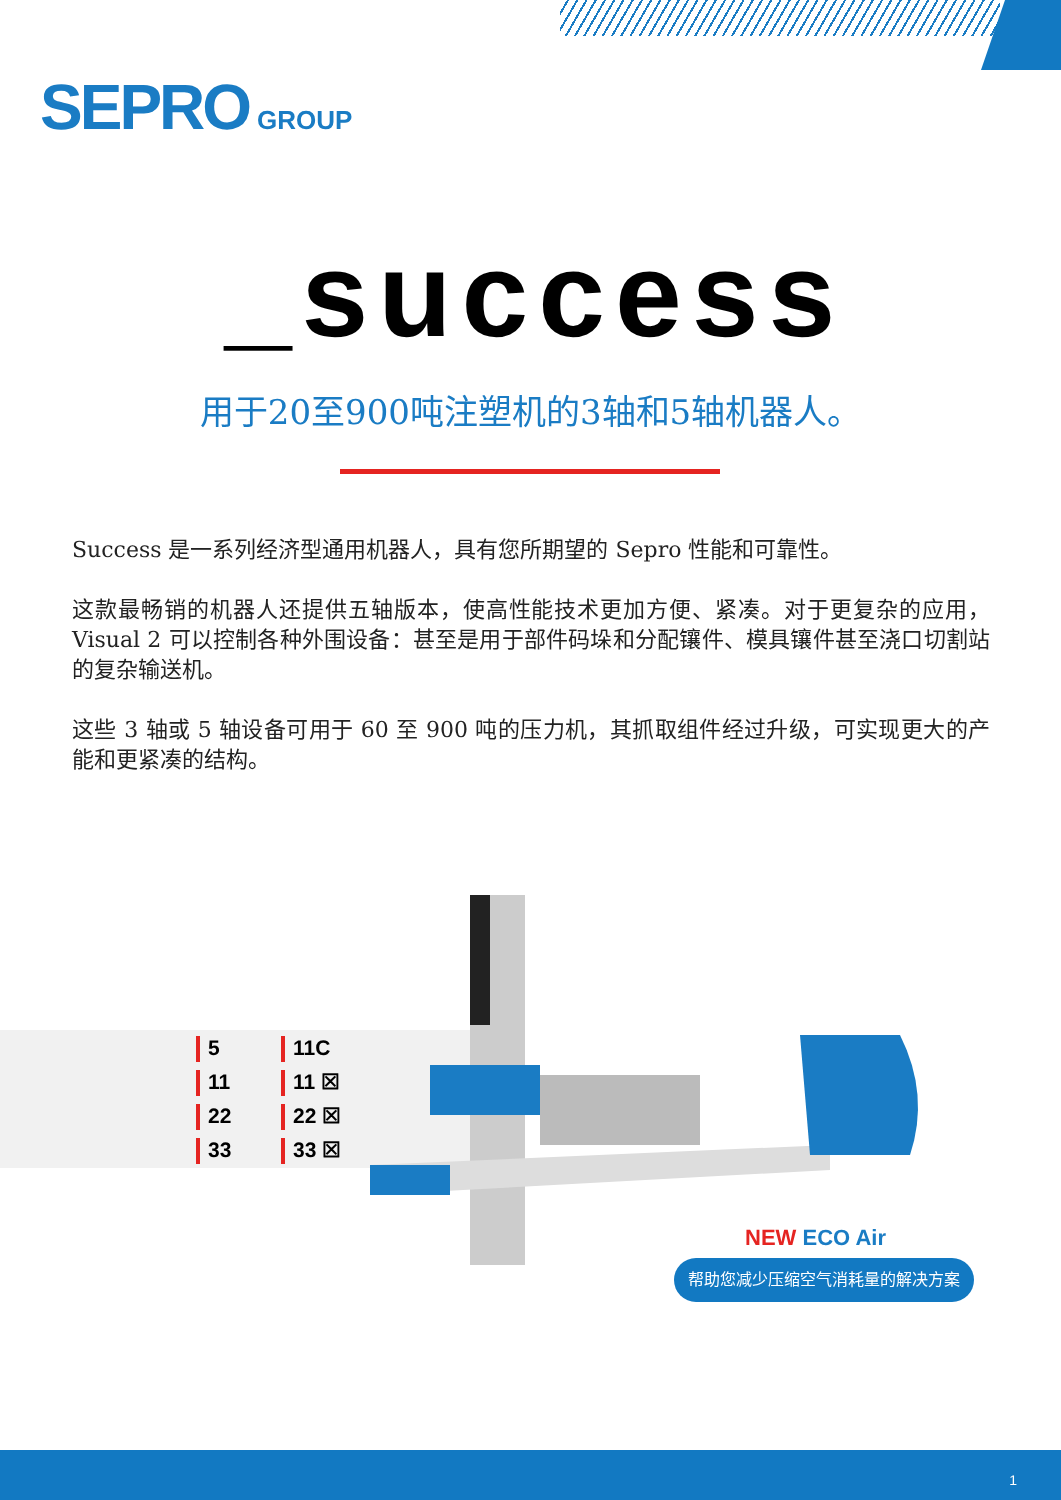SEPRO GROUP
_success
用于20至900吨注塑机的3轴和5轴机器人。
Success 是一系列经济型通用机器人，具有您所期望的 Sepro 性能和可靠性。
这款最畅销的机器人还提供五轴版本，使高性能技术更加方便、紧凑。对于更复杂的应用，Visual 2 可以控制各种外围设备：甚至是用于部件码垛和分配镶件、模具镶件甚至浇口切割站的复杂输送机。
这些 3 轴或 5 轴设备可用于 60 至 900 吨的压力机，其抓取组件经过升级，可实现更大的产能和更紧凑的结构。
5
11C
11
11 ☒
22
22 ☒
33
33 ☒
NEW ECO Air
帮助您减少压缩空气消耗量的解决方案
1